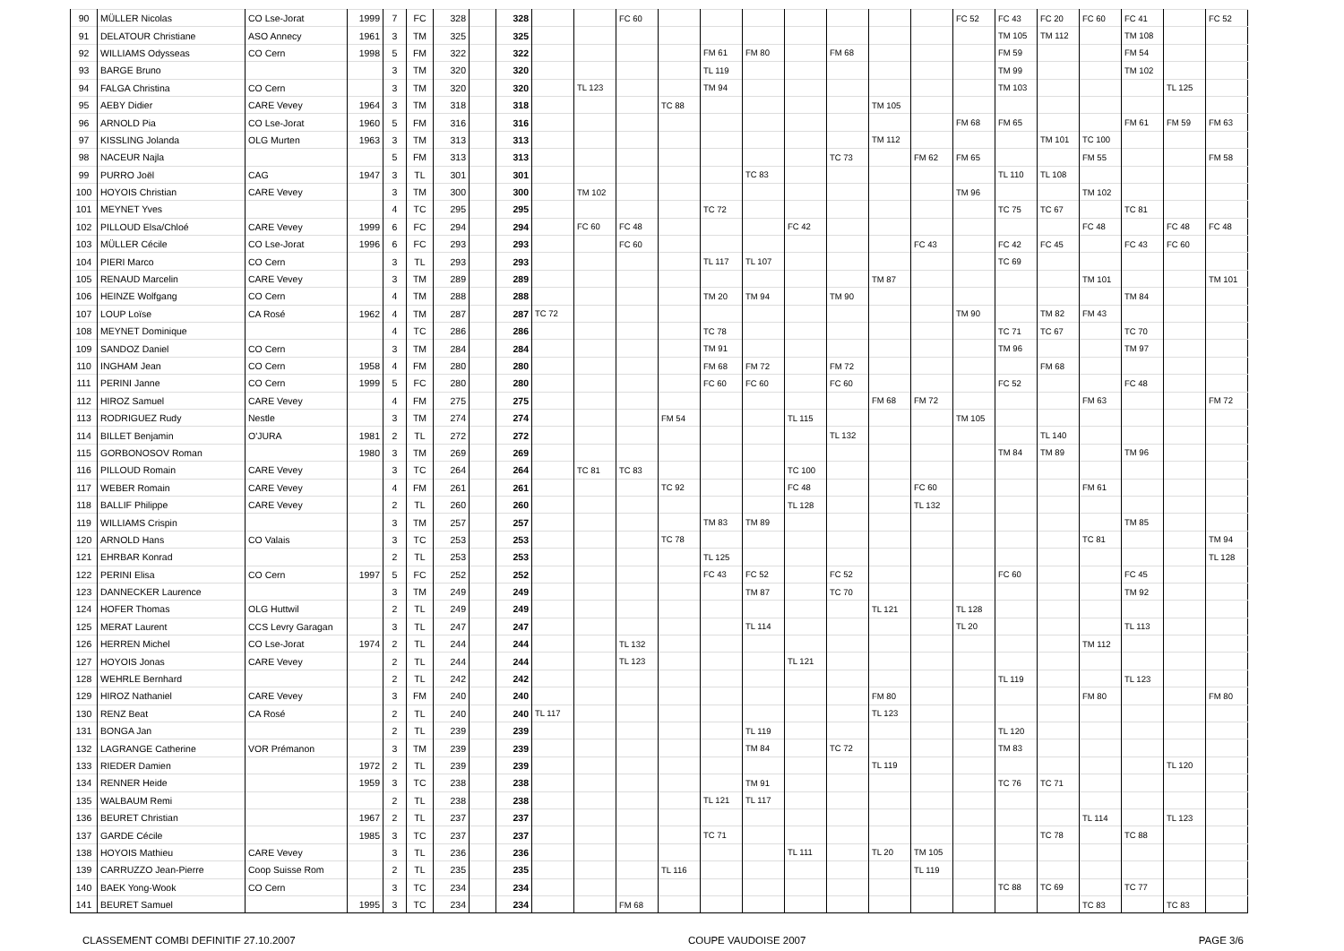| 90 | MÜLLER Nicolas | CO Lse-Jorat | 1999 | 7 | FC | 328 | | 328 | | | FC 60 | | | | | | | | FC 52 | FC 43 | FC 20 | FC 60 | FC 41 | | FC 52 |
| 91 | DELATOUR Christiane | ASO Annecy | 1961 | 3 | TM | 325 | | 325 | | | | | | | | | | | | TM 105 | TM 112 | | TM 108 | | |
| 92 | WILLIAMS Odysseas | CO Cern | 1998 | 5 | FM | 322 | | 322 | | | | | FM 61 | FM 80 | | FM 68 | | | | FM 59 | | | FM 54 | | |
| 93 | BARGE Bruno | | | 3 | TM | 320 | | 320 | | | | | TL 119 | | | | | | | TM 99 | | | TM 102 | | |
| 94 | FALGA Christina | CO Cern | | 3 | TM | 320 | | 320 | | TL 123 | | | TM 94 | | | | | | | TM 103 | | | | TL 125 | |
| 95 | AEBY Didier | CARE Vevey | 1964 | 3 | TM | 318 | | 318 | | | | TC 88 | | | | | TM 105 | | | | | | | | |
| 96 | ARNOLD Pia | CO Lse-Jorat | 1960 | 5 | FM | 316 | | 316 | | | | | | | | | | | FM 68 | FM 65 | | | FM 61 | FM 59 | FM 63 |
| 97 | KISSLING Jolanda | OLG Murten | 1963 | 3 | TM | 313 | | 313 | | | | | | | | | TM 112 | | | | TM 101 | TC 100 | | | |
| 98 | NACEUR Najla | | | 5 | FM | 313 | | 313 | | | | | | | | TC 73 | | FM 62 | FM 65 | | | FM 55 | | | FM 58 |
| 99 | PURRO Joël | CAG | 1947 | 3 | TL | 301 | | 301 | | | | | | TC 83 | | | | | | TL 110 | TL 108 | | | | |
| 100 | HOYOIS Christian | CARE Vevey | | 3 | TM | 300 | | 300 | | TM 102 | | | | | | | | | TM 96 | | | TM 102 | | | |
| 101 | MEYNET Yves | | | 4 | TC | 295 | | 295 | | | | | TC 72 | | | | | | | TC 75 | TC 67 | | TC 81 | | |
| 102 | PILLOUD Elsa/Chloé | CARE Vevey | 1999 | 6 | FC | 294 | | 294 | | FC 60 | FC 48 | | | | FC 42 | | | | | | | FC 48 | | FC 48 | FC 48 |
| 103 | MÜLLER Cécile | CO Lse-Jorat | 1996 | 6 | FC | 293 | | 293 | | | FC 60 | | | | | | | FC 43 | | FC 42 | FC 45 | | FC 43 | FC 60 | |
| 104 | PIERI Marco | CO Cern | | 3 | TL | 293 | | 293 | | | | | TL 117 | TL 107 | | | | | | TC 69 | | | | | |
| 105 | RENAUD Marcelin | CARE Vevey | | 3 | TM | 289 | | 289 | | | | | | | | | TM 87 | | | | | TM 101 | | | TM 101 |
| 106 | HEINZE Wolfgang | CO Cern | | 4 | TM | 288 | | 288 | | | | | TM 20 | TM 94 | | TM 90 | | | | | | | TM 84 | | |
| 107 | LOUP Loïse | CA Rosé | 1962 | 4 | TM | 287 | | 287 | TC 72 | | | | | | | | | | TM 90 | | TM 82 | FM 43 | | | |
| 108 | MEYNET Dominique | | | 4 | TC | 286 | | 286 | | | | | TC 78 | | | | | | | TC 71 | TC 67 | | TC 70 | | |
| 109 | SANDOZ Daniel | CO Cern | | 3 | TM | 284 | | 284 | | | | | TM 91 | | | | | | | TM 96 | | | TM 97 | | |
| 110 | INGHAM Jean | CO Cern | 1958 | 4 | FM | 280 | | 280 | | | | | FM 68 | FM 72 | | FM 72 | | | | | FM 68 | | | | |
| 111 | PERINI Janne | CO Cern | 1999 | 5 | FC | 280 | | 280 | | | | | FC 60 | FC 60 | | FC 60 | | | | FC 52 | | | FC 48 | | |
| 112 | HIROZ Samuel | CARE Vevey | | 4 | FM | 275 | | 275 | | | | | | | | | FM 68 | FM 72 | | | | FM 63 | | | FM 72 |
| 113 | RODRIGUEZ Rudy | Nestle | | 3 | TM | 274 | | 274 | | | | FM 54 | | | TL 115 | | | | TM 105 | | | | | | |
| 114 | BILLET Benjamin | O'JURA | 1981 | 2 | TL | 272 | | 272 | | | | | | | | TL 132 | | | | | TL 140 | | | | |
| 115 | GORBONOSOV Roman | | 1980 | 3 | TM | 269 | | 269 | | | | | | | | | | | | TM 84 | TM 89 | | TM 96 | | |
| 116 | PILLOUD Romain | CARE Vevey | | 3 | TC | 264 | | 264 | | TC 81 | TC 83 | | | | TC 100 | | | | | | | | | | |
| 117 | WEBER Romain | CARE Vevey | | 4 | FM | 261 | | 261 | | | | TC 92 | | | FC 48 | | | FC 60 | | | | FM 61 | | | |
| 118 | BALLIF Philippe | CARE Vevey | | 2 | TL | 260 | | 260 | | | | | | | TL 128 | | | TL 132 | | | | | | | |
| 119 | WILLIAMS Crispin | | | 3 | TM | 257 | | 257 | | | | | TM 83 | TM 89 | | | | | | | | | TM 85 | | |
| 120 | ARNOLD Hans | CO Valais | | 3 | TC | 253 | | 253 | | | | TC 78 | | | | | | | | | | TC 81 | | | TM 94 |
| 121 | EHRBAR Konrad | | | 2 | TL | 253 | | 253 | | | | | TL 125 | | | | | | | | | | | | TL 128 |
| 122 | PERINI Elisa | CO Cern | 1997 | 5 | FC | 252 | | 252 | | | | | FC 43 | FC 52 | | FC 52 | | | | FC 60 | | | FC 45 | | |
| 123 | DANNECKER Laurence | | | 3 | TM | 249 | | 249 | | | | | | TM 87 | | TC 70 | | | | | | | TM 92 | | |
| 124 | HOFER Thomas | OLG Huttwil | | 2 | TL | 249 | | 249 | | | | | | | | | TL 121 | | TL 128 | | | | | | |
| 125 | MERAT Laurent | CCS Levry Garagan | | 3 | TL | 247 | | 247 | | | | | | TL 114 | | | | | TL 20 | | | | TL 113 | | |
| 126 | HERREN Michel | CO Lse-Jorat | 1974 | 2 | TL | 244 | | 244 | | | TL 132 | | | | | | | | | | | TM 112 | | | |
| 127 | HOYOIS Jonas | CARE Vevey | | 2 | TL | 244 | | 244 | | | TL 123 | | | | TL 121 | | | | | | | | | | |
| 128 | WEHRLE Bernhard | | | 2 | TL | 242 | | 242 | | | | | | | | | | | | TL 119 | | | TL 123 | | |
| 129 | HIROZ Nathaniel | CARE Vevey | | 3 | FM | 240 | | 240 | | | | | | | | | FM 80 | | | | | FM 80 | | | FM 80 |
| 130 | RENZ Beat | CA Rosé | | 2 | TL | 240 | | 240 | TL 117 | | | | | | | | TL 123 | | | | | | | | |
| 131 | BONGA Jan | | | 2 | TL | 239 | | 239 | | | | | | TL 119 | | | | | | TL 120 | | | | | |
| 132 | LAGRANGE Catherine | VOR Prémanon | | 3 | TM | 239 | | 239 | | | | | | TM 84 | | TC 72 | | | | TM 83 | | | | | |
| 133 | RIEDER Damien | | 1972 | 2 | TL | 239 | | 239 | | | | | | | | | TL 119 | | | | | | | TL 120 | |
| 134 | RENNER Heide | | 1959 | 3 | TC | 238 | | 238 | | | | | | TM 91 | | | | | | TC 76 | TC 71 | | | | |
| 135 | WALBAUM Remi | | | 2 | TL | 238 | | 238 | | | | | TL 121 | TL 117 | | | | | | | | | | | |
| 136 | BEURET Christian | | 1967 | 2 | TL | 237 | | 237 | | | | | | | | | | | | | | TL 114 | | TL 123 | |
| 137 | GARDE Cécile | | 1985 | 3 | TC | 237 | | 237 | | | | | TC 71 | | | | | | | | TC 78 | | TC 88 | | |
| 138 | HOYOIS Mathieu | CARE Vevey | | 3 | TL | 236 | | 236 | | | | | | | TL 111 | | TL 20 | TM 105 | | | | | | | |
| 139 | CARRUZZO Jean-Pierre | Coop Suisse Rom | | 2 | TL | 235 | | 235 | | | | TL 116 | | | | | | TL 119 | | | | | | | |
| 140 | BAEK Yong-Wook | CO Cern | | 3 | TC | 234 | | 234 | | | | | | | | | | | | TC 88 | TC 69 | | TC 77 | | |
| 141 | BEURET Samuel | | 1995 | 3 | TC | 234 | | 234 | | | FM 68 | | | | | | | | | | | TC 83 | | TC 83 | |
CLASSEMENT COMBI DEFINITIF 27.10.2007 COUPE VAUDOISE 2007 PAGE 3/6